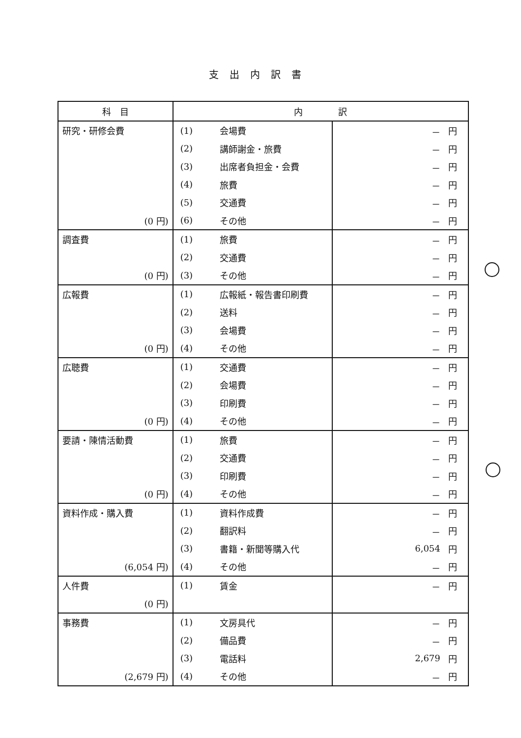支出内訳書
| 科 目 | 内 訳 | | | |
| --- | --- | --- | --- | --- |
| 研究・研修会費 | (1) | 会場費 | － | 円 |
| | (2) | 講師謝金・旅費 | － | 円 |
| | (3) | 出席者負担金・会費 | － | 円 |
| | (4) | 旅費 | － | 円 |
| | (5) | 交通費 | － | 円 |
| (0 円) | (6) | その他 | － | 円 |
| 調査費 | (1) | 旅費 | － | 円 |
| | (2) | 交通費 | － | 円 |
| (0 円) | (3) | その他 | － | 円 |
| 広報費 | (1) | 広報紙・報告書印刷費 | － | 円 |
| | (2) | 送料 | － | 円 |
| | (3) | 会場費 | － | 円 |
| (0 円) | (4) | その他 | － | 円 |
| 広聴費 | (1) | 交通費 | － | 円 |
| | (2) | 会場費 | － | 円 |
| | (3) | 印刷費 | － | 円 |
| (0 円) | (4) | その他 | － | 円 |
| 要請・陳情活動費 | (1) | 旅費 | － | 円 |
| | (2) | 交通費 | － | 円 |
| | (3) | 印刷費 | － | 円 |
| (0 円) | (4) | その他 | － | 円 |
| 資料作成・購入費 | (1) | 資料作成費 | － | 円 |
| | (2) | 翻訳料 | － | 円 |
| | (3) | 書籍・新聞等購入代 | 6,054 | 円 |
| (6,054 円) | (4) | その他 | － | 円 |
| 人件費 | (1) | 賃金 | － | 円 |
| (0 円) | | | | |
| 事務費 | (1) | 文房具代 | － | 円 |
| | (2) | 備品費 | － | 円 |
| | (3) | 電話料 | 2,679 | 円 |
| (2,679 円) | (4) | その他 | － | 円 |